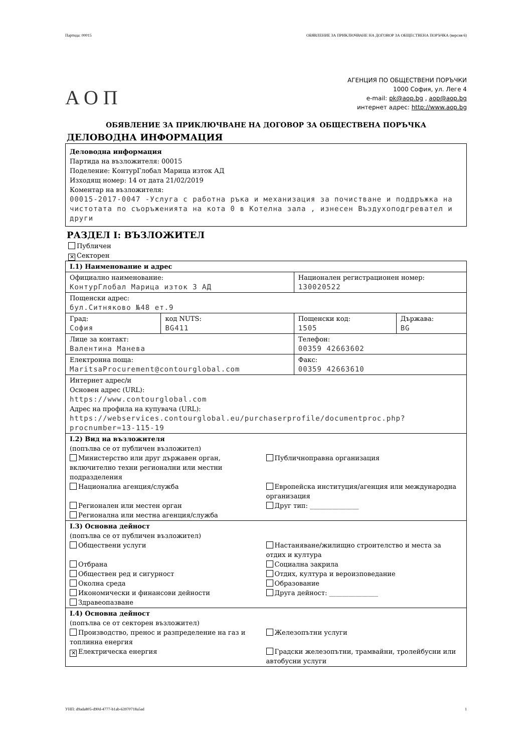Партида: 00015 ОБЯВЛЕНИЕ ЗА ПРИКЛЮЧВАНЕ НА ДОГОВОР ЗА ОБЩЕСТВЕНА ПОРЪЧКА (версия 6)
АОП
АГЕНЦИЯ ПО ОБЩЕСТВЕНИ ПОРЪЧКИ
1000 София, ул. Леге 4
e-mail: pk@aop.bg , aop@aop.bg
интернет адрес: http://www.aop.bg
ОБЯВЛЕНИЕ ЗА ПРИКЛЮЧВАНЕ НА ДОГОВОР ЗА ОБЩЕСТВЕНА ПОРЪЧКА
ДЕЛОВОДНА ИНФОРМАЦИЯ
Деловодна информация
Партида на възложителя: 00015
Поделение: КонтурГлобал Марица изток АД
Изходящ номер: 14 от дата 21/02/2019
Коментар на възложителя:
00015-2017-0047 -Услуга с работна ръка и механизация за почистване и поддръжка на чистотата по съоръженията на кота 0 в Котелна зала , изнесен Въздухоподгреватeл и други
РАЗДЕЛ I: ВЪЗЛОЖИТЕЛ
Публичен
✕ Секторен
| I.1) Наименование и адрес | | | |
| Официално наименование: КонтурГлобал Марица изток 3 АД | | Национален регистрационен номер: 130020522 | |
| Пощенски адрес: бул.Ситняково №48 ет.9 | | | |
| Град: София | код NUTS: BG411 | Пощенски код: 1505 | Държава: BG |
| Лице за контакт: Валентина Манева | | Телефон: 00359 42663602 | |
| Електронна поща: MaritsaProcurement@contourglobal.com | | Факс: 00359 42663610 | |
| Интернет адрес/и Основен адрес (URL): https://www.contourglobal.com Адрес на профила на купувача (URL): https://webservices.contourglobal.eu/purchaserprofile/documentproc.php?procnumber=13-115-19 | | | |
| I.2) Вид на възложителя (попълва се от публичен възложител) Министерство или друг държавен орган, включително техни регионални или местни подразделения Публичноправна организация Национална агенция/служба Европейска институция/агенция или международна организация Регионален или местен орган Регионална или местна агенция/служба Друг тип: _______________ | | | |
| I.3) Основна дейност (попълва се от публичен възложител) Обществени услуги Настаняване/жилищно строителство и места за отдих и култура Отбрана Социална закрила Обществен ред и сигурност Отдих, култура и вероизповедание Околна среда Образование Икономически и финансови дейности Друга дейност: _______________ Здравеопазване | | | |
| I.4) Основна дейност (попълва се от секторен възложител) Производство, пренос и разпределение на газ и топлинна енергия Железопътни услуги ✕ Електрическа енергия Градски железопътни, трамвайни, тролейбусни или автобусни услуги | | | |
УНП: d9ada805-d90d-4777-b1ab-63970718a5ad 1